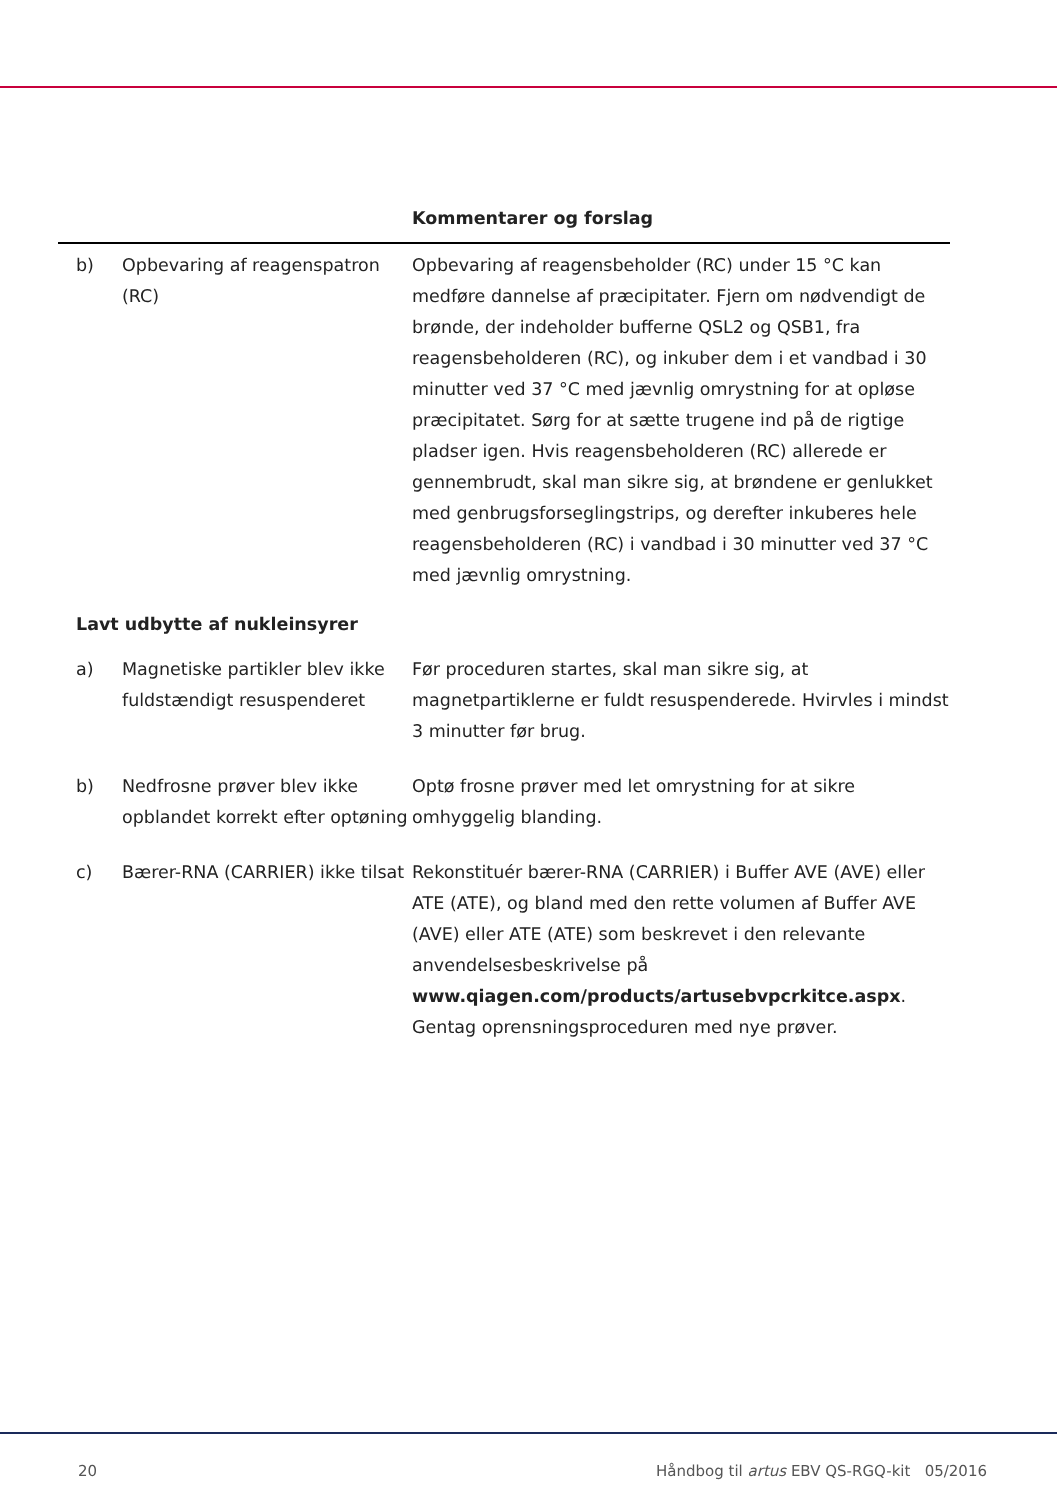| | | Kommentarer og forslag |
| --- | --- | --- |
| b) | Opbevaring af reagenspatron (RC) | Opbevaring af reagensbeholder (RC) under 15 °C kan medføre dannelse af præcipitater. Fjern om nødvendigt de brønde, der indeholder bufferne QSL2 og QSB1, fra reagensbeholderen (RC), og inkuber dem i et vandbad i 30 minutter ved 37 °C med jævnlig omrystning for at opløse præcipitatet. Sørg for at sætte trugene ind på de rigtige pladser igen. Hvis reagensbeholderen (RC) allerede er gennembrudt, skal man sikre sig, at brøndene er genlukket med genbrugsforseglingstrips, og derefter inkuberes hele reagensbeholderen (RC) i vandbad i 30 minutter ved 37 °C med jævnlig omrystning. |
| Lavt udbytte af nukleinsyrer | | |
| a) | Magnetiske partikler blev ikke fuldstændigt resuspenderet | Før proceduren startes, skal man sikre sig, at magnetpartiklerne er fuldt resuspenderede. Hvirvles i mindst 3 minutter før brug. |
| b) | Nedfrosne prøver blev ikke opblandet korrekt efter optøning | Optø frosne prøver med let omrystning for at sikre omhyggelig blanding. |
| c) | Bærer-RNA (CARRIER) ikke tilsat | Rekonstituér bærer-RNA (CARRIER) i Buffer AVE (AVE) eller ATE (ATE), og bland med den rette volumen af Buffer AVE (AVE) eller ATE (ATE) som beskrevet i den relevante anvendelsesbeskrivelse på www.qiagen.com/products/artusebvpcrkitce.aspx . Gentag oprensningsproceduren med nye prøver. |
20 Håndbog til artus EBV QS-RGQ-kit 05/2016